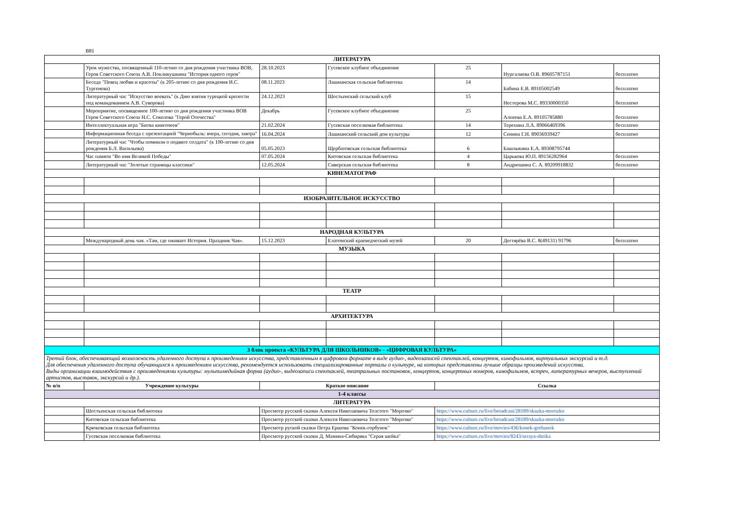| | B81 | | | | | |
| ЛИТЕРАТУРА | | | | | | |
| | Урок мужества, посвященный 110-летию со дня рождения участника ВОВ, Героя Советского Союза А.В. Покликушкина "История одного героя" | 28.10.2023 | Гусевское клубное объединение | 25 | Нургалиева О.В. 89605787151 | бесплатно |
| | Беседа "Певец любви и красоты" (к 205-летию со дня рождения И.С. Тургенева) | 08.11.2023 | Лашманская сельская библиотека | 14 | Бабина Е.В. 89105002549 | бесплатно |
| | Литературный час "Искусство воевать" (к Дню взятия турецкой крепости под командованием А.В. Суворова) | 24.12.2023 | Шостьенский сельский клуб | 15 | Нестерова М.С. 89330000350 | бесплатно |
| | Мероприятие, посвященное 100-летию со дня рождения участника ВОВ Героя Советского Союза Н.С. Соколова "Герой Отечества" | Декабрь | Гусевское клубное объединение | 25 | Алпеева Е.А. 89105785880 | бесплатно |
| | Интеллектуальная игра "Битва книгочеев" | 21.02.2024 | Гусевская поселковая библиотека | 14 | Терехина Л.А. 89066469396 | бесплатно |
| | Информационная беседа с презентацией "Чернобыль: вчера, сегодня, завтра" | 16.04.2024 | Лашманский сельский дом культуры | 12 | Сенина Г.Н. 89036939427 | бесплатно |
| | Литературный час "Чтобы помнили о подвиге солдата" (к 100-летию со дня рождения Б.Л. Васильева) | 05.05.2023 | Щербатовская сельская библиотека | 6 | Башлыкина Е.А. 89308795744 | |
| | Час памяти "Во имя Великой Победы" | 07.05.2024 | Китовская сельская библиотека | 4 | Царькова Ю.П. 89156282964 | бесплатно |
| | Литературный час "Золотые страницы классики" | 12.05.2024 | Сиверская сельская библиотека | 8 | Андрюшина С. А. 89209918832 | бесплатно |
| КИНЕМАТОГРАФ | | | | | | |
| ИЗОБРАЗИТЕЛЬНОЕ ИСКУССТВО | | | | | | |
| НАРОДНАЯ КУЛЬТУРА | | | | | | |
| | Международный день чая. «Там, где оживает История. Праздник Чая». | 15.12.2023 | Елатомский краеведческий музей | 20 | Дегтярёва В.С. 8(49131) 91796 | бесплатно |
| МУЗЫКА | | | | | | |
| ТЕАТР | | | | | | |
| АРХИТЕКТУРА | | | | | | |
| 3 блок проекта «КУЛЬТУРА ДЛЯ ШКОЛЬНИКОВ» - «ЦИФРОВАЯ КУЛЬТУРА» | | | | | | |
| Третий блок, обеспечивающий возможность удаленного доступа к произведениям искусства, представленным в цифровом формате в виде аудио-, видеозаписей спектаклей, концертов, кинофильмов, виртуальных экскурсий и т.д. Для обеспечения удаленного доступа обучающихся к произведениям искусства, рекомендуется использовать специализированные порталы о культуре, на которых представлены лучшие образцы произведений искусства. Виды организации взаимодействия с произведениями культуры: мультимедийная форма (аудио-, видеозаписи спектаклей, театральных постановок, концертов, концертных номеров, кинофильмов, встреч, литературных вечеров, выступлений артистов, выставок, экскурсий и др.). | | | | | | |
| № п/п | Учреждение культуры | Краткое описание | | Ссылка | | |
| 1-4 классы | | | | | | |
| ЛИТЕРАТУРА | | | | | | |
| | Шостьенская сельская библиотека | Просмотр русской сказки Алексея Николаевича Толстого "Морозко" | | https://www.culture.ru/live/broadcast/28189/skazka-morozko | | |
| | Китовская сельская библиотека | Просмотр русской сказки Алексея Николаевича Толстого "Морозко" | | https://www.culture.ru/live/broadcast/28189/skazka-morozko | | |
| | Крюковская сельская библиотека | Просмотр руской сказки Петра Ершова "Конек-горбунок" | | https://www.culture.ru/live/movies/436/konek-gorbunok | | |
| | Гусевская поселковая библиотека | Просмотр русской сказки Д. Мамина-Сибиряка "Серая шейка" | | https://www.culture.ru/live/movies/8243/seraya-sheika | | |